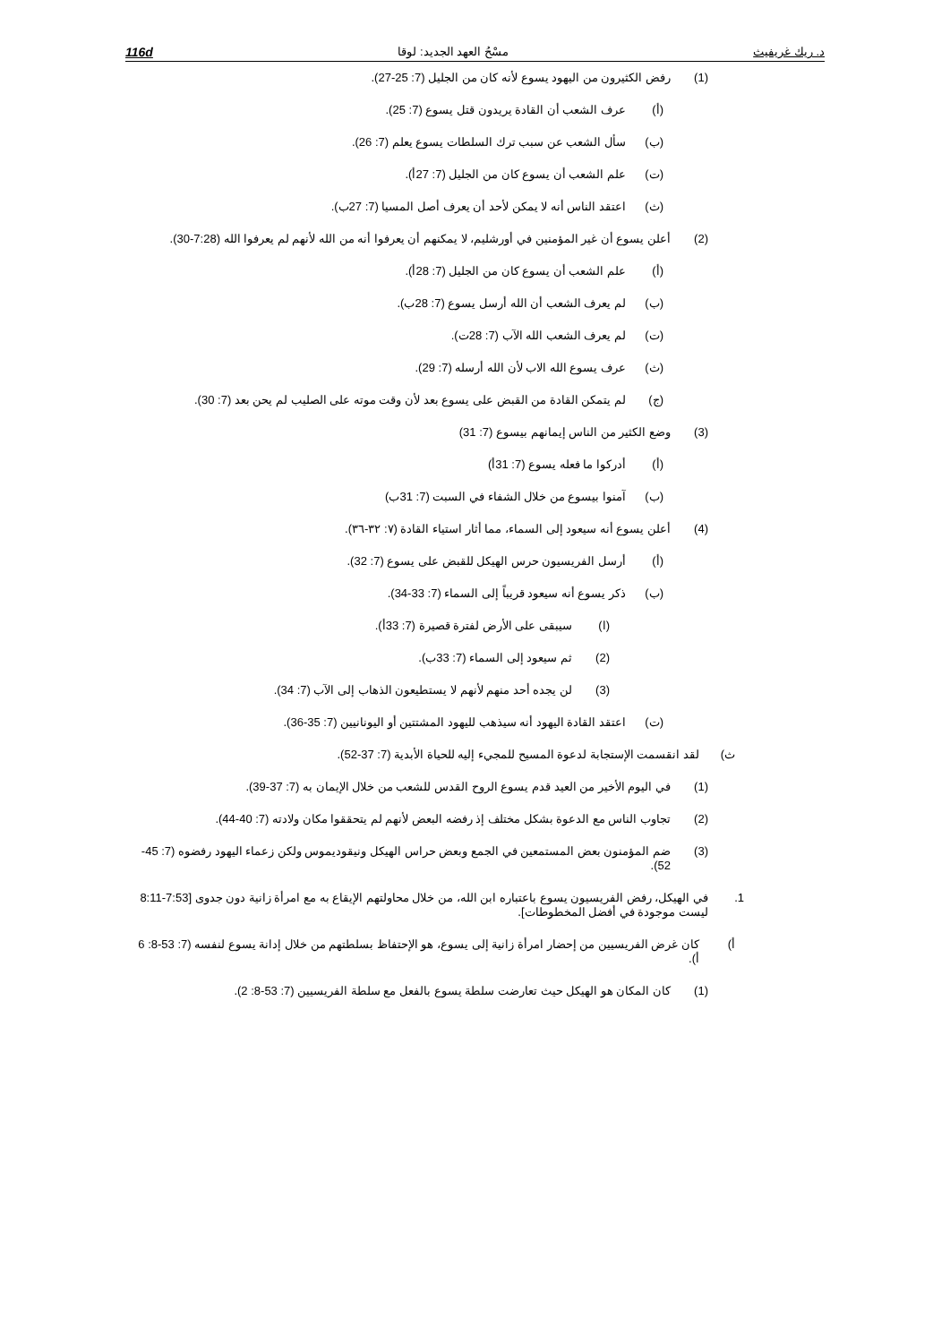د. ريك غريفيث مسْحُ العهد الجديد: لوقا 116d
(1) رفض الكثيرون من اليهود يسوع لأنه كان من الجليل (7: 25-27).
(أ) عرف الشعب أن القادة يريدون قتل يسوع (7: 25).
(ب) سأل الشعب عن سبب ترك السلطات يسوع يعلم (7: 26).
(ت) علم الشعب أن يسوع كان من الجليل (7: 27أ).
(ث) اعتقد الناس أنه لا يمكن لأحد أن يعرف أصل المسيا (7: 27ب).
(2) أعلن يسوع أن غير المؤمنين في أورشليم، لا يمكنهم أن يعرفوا أنه من الله لأنهم لم يعرفوا الله (7:28-30).
(أ) علم الشعب أن يسوع كان من الجليل (7: 28أ).
(ب) لم يعرف الشعب أن الله أرسل يسوع (7: 28ب).
(ت) لم يعرف الشعب الله الآب (7: 28ت).
(ث) عرف يسوع الله الاب لأن الله أرسله (7: 29).
(ج) لم يتمكن القادة من القبض على يسوع بعد لأن وقت موته على الصليب لم يحن بعد (7: 30).
(3) وضع الكثير من الناس إيمانهم بيسوع (7: 31)
(أ) أدركوا ما فعله يسوع (7: 31أ)
(ب) آمنوا بيسوع من خلال الشفاء في السبت (7: 31ب)
(4) أعلن يسوع أنه سيعود إلى السماء، مما أثار استياء القادة (٧: ٣٢-٣٦).
(أ) أرسل الفريسيون حرس الهيكل للقبض على يسوع (7: 32).
(ب) ذكر يسوع أنه سيعود قريباً إلى السماء (7: 33-34).
(ا) سيبقى على الأرض لفترة قصيرة (7: 33أ).
(2) ثم سيعود إلى السماء (7: 33ب).
(3) لن يجده أحد منهم لأنهم لا يستطيعون الذهاب إلى الآب (7: 34).
(ت) اعتقد القادة اليهود أنه سيذهب لليهود المشتتين أو اليونانيين (7: 35-36).
ث) لقد انقسمت الإستجابة لدعوة المسيح للمجيء إليه للحياة الأبدية (7: 37-52).
(1) في اليوم الأخير من العيد قدم يسوع الروح القدس للشعب من خلال الإيمان به (7: 37-39).
(2) تجاوب الناس مع الدعوة بشكل مختلف إذ رفضه البعض لأنهم لم يتحققوا مكان ولادته (7: 40-44).
(3) ضم المؤمنون بعض المستمعين في الجمع وبعض حراس الهيكل ونيقوديموس ولكن زعماء اليهود رفضوه (7: 45-52).
1. في الهيكل، رفض الفريسيون يسوع باعتباره ابن الله، من خلال محاولتهم الإيقاع به مع امرأة زانية دون جدوى [7:53-8:11 ليست موجودة في أفضل المخطوطات].
أ) كان غرض الفريسيين من إحضار امرأة زانية إلى يسوع، هو الإحتفاظ بسلطتهم من خلال إدانة يسوع لنفسه (7: 53-8: 6 أ).
(1) كان المكان هو الهيكل حيث تعارضت سلطة يسوع بالفعل مع سلطة الفريسيين (7: 53-8: 2).